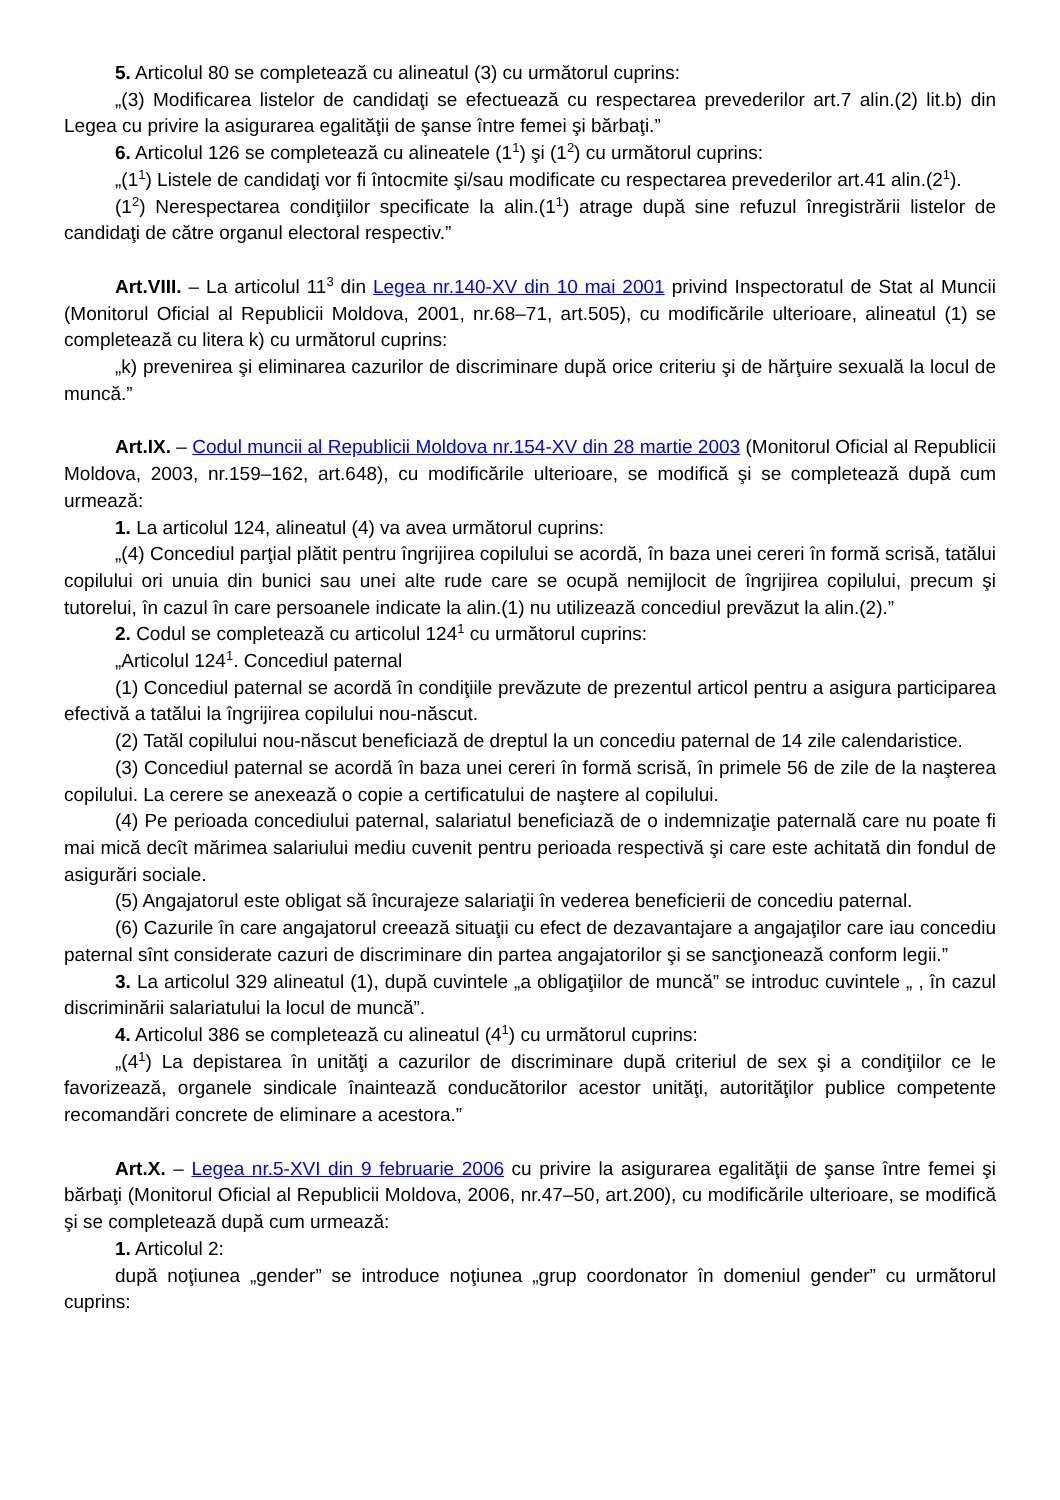5. Articolul 80 se completează cu alineatul (3) cu următorul cuprins:
„(3) Modificarea listelor de candidaţi se efectuează cu respectarea prevederilor art.7 alin.(2) lit.b) din Legea cu privire la asigurarea egalităţii de şanse între femei şi bărbaţi.”
6. Articolul 126 se completează cu alineatele (1<sup>1</sup>) şi (1<sup>2</sup>) cu următorul cuprins:
„(1<sup>1</sup>) Listele de candidaţi vor fi întocmite şi/sau modificate cu respectarea prevederilor art.41 alin.(2<sup>1</sup>).
(1<sup>2</sup>) Nerespectarea condiţiilor specificate la alin.(1<sup>1</sup>) atrage după sine refuzul înregistrării listelor de candidaţi de către organul electoral respectiv.”
Art.VIII. – La articolul 11<sup>3</sup> din Legea nr.140-XV din 10 mai 2001 privind Inspectoratul de Stat al Muncii (Monitorul Oficial al Republicii Moldova, 2001, nr.68–71, art.505), cu modificările ulterioare, alineatul (1) se completează cu litera k) cu următorul cuprins:
„k) prevenirea şi eliminarea cazurilor de discriminare după orice criteriu şi de hărţuire sexuală la locul de muncă.”
Art.IX. – Codul muncii al Republicii Moldova nr.154-XV din 28 martie 2003 (Monitorul Oficial al Republicii Moldova, 2003, nr.159–162, art.648), cu modificările ulterioare, se modifică şi se completează după cum urmează:
1. La articolul 124, alineatul (4) va avea următorul cuprins:
„(4) Concediul parţial plătit pentru îngrijirea copilului se acordă, în baza unei cereri în formă scrisă, tatălui copilului ori unuia din bunici sau unei alte rude care se ocupă nemijlocit de îngrijirea copilului, precum şi tutorelui, în cazul în care persoanele indicate la alin.(1) nu utilizează concediul prevăzut la alin.(2).”
2. Codul se completează cu articolul 124<sup>1</sup> cu următorul cuprins:
„Articolul 124<sup>1</sup>. Concediul paternal
(1) Concediul paternal se acordă în condiţiile prevăzute de prezentul articol pentru a asigura participarea efectivă a tatălui la îngrijirea copilului nou-născut.
(2) Tatăl copilului nou-născut beneficiază de dreptul la un concediu paternal de 14 zile calendaristice.
(3) Concediul paternal se acordă în baza unei cereri în formă scrisă, în primele 56 de zile de la naşterea copilului. La cerere se anexează o copie a certificatului de naştere al copilului.
(4) Pe perioada concediului paternal, salariatul beneficiază de o indemnizaţie paternală care nu poate fi mai mică decît mărimea salariului mediu cuvenit pentru perioada respectivă şi care este achitată din fondul de asigurări sociale.
(5) Angajatorul este obligat să încurajeze salariaţii în vederea beneficierii de concediu paternal.
(6) Cazurile în care angajatorul creează situaţii cu efect de dezavantajare a angajaţilor care iau concediu paternal sînt considerate cazuri de discriminare din partea angajatorilor şi se sancţionează conform legii.”
3. La articolul 329 alineatul (1), după cuvintele „a obligaţiilor de muncă” se introduc cuvintele „ , în cazul discriminării salariatului la locul de muncă”.
4. Articolul 386 se completează cu alineatul (4<sup>1</sup>) cu următorul cuprins:
„(4<sup>1</sup>) La depistarea în unităţi a cazurilor de discriminare după criteriul de sex şi a condiţiilor ce le favorizează, organele sindicale înaintează conducătorilor acestor unităţi, autorităţilor publice competente recomandări concrete de eliminare a acestora.”
Art.X. – Legea nr.5-XVI din 9 februarie 2006 cu privire la asigurarea egalităţii de şanse între femei şi bărbaţi (Monitorul Oficial al Republicii Moldova, 2006, nr.47–50, art.200), cu modificările ulterioare, se modifică şi se completează după cum urmează:
1. Articolul 2:
după noţiunea „gender” se introduce noţiunea „grup coordonator în domeniul gender” cu următorul cuprins: